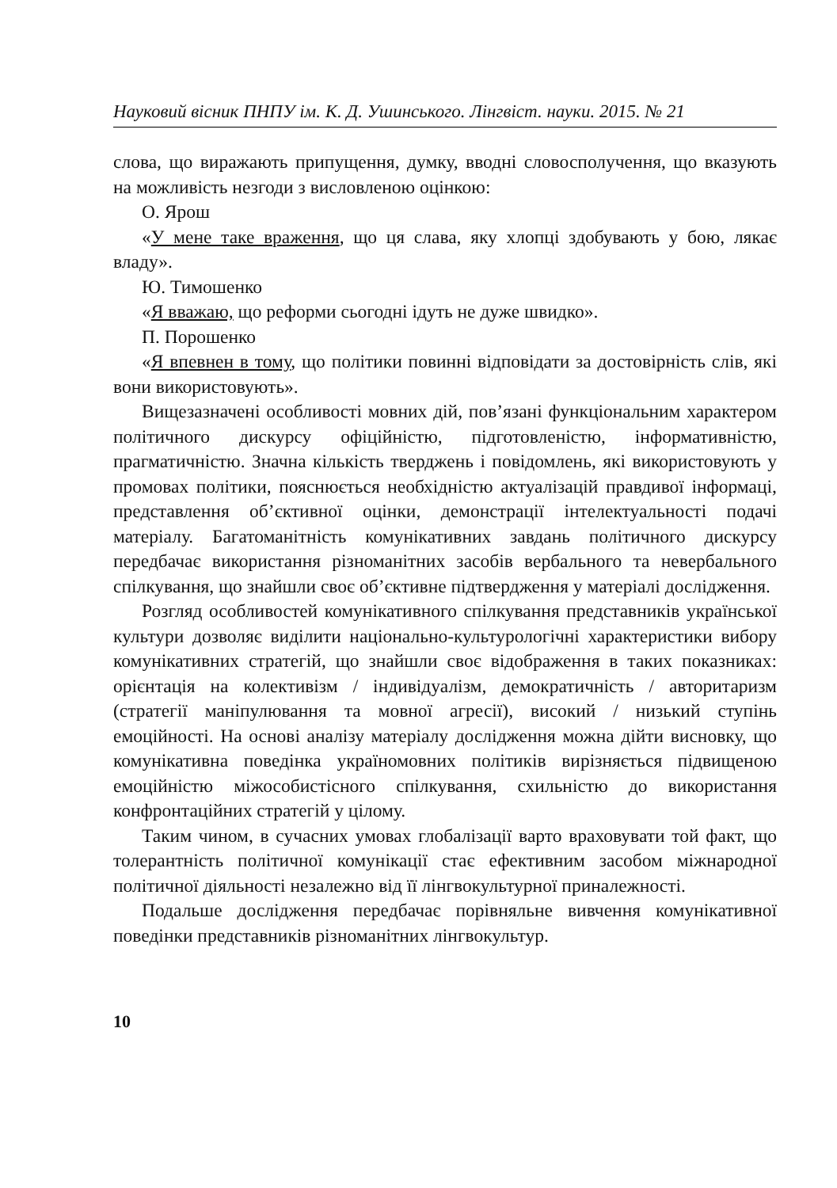Науковий вісник ПНПУ ім. К. Д. Ушинського. Лінгвіст. науки. 2015. № 21
слова, що виражають припущення, думку, вводні словосполучення, що вказують на можливість незгоди з висловленою оцінкою:
О. Ярош
«У мене таке враження, що ця слава, яку хлопці здобувають у бою, лякає владу».
Ю. Тимошенко
«Я вважаю, що реформи сьогодні ідуть не дуже швидко».
П. Порошенко
«Я впевнен в тому, що політики повинні відповідати за достовірність слів, які вони використовують».
Вищезазначені особливості мовних дій, пов’язані функціональним характером політичного дискурсу офіційністю, підготовленістю, інформативністю, прагматичністю. Значна кількість тверджень і повідомлень, які використовують у промовах політики, пояснюється необхідністю актуалізацій правдивої інформаці, представлення об’єктивної оцінки, демонстрації інтелектуальності подачі матеріалу. Багатоманітність комунікативних завдань політичного дискурсу передбачає використання різноманітних засобів вербального та невербального спілкування, що знайшли своє об’єктивне підтвердження у матеріалі дослідження.
Розгляд особливостей комунікативного спілкування представників української культури дозволяє виділити національно-культурологічні характеристики вибору комунікативних стратегій, що знайшли своє відображення в таких показниках: орієнтація на колективізм / індивідуалізм, демократичність / авторитаризм (стратегії маніпулювання та мовної агресії), високий / низький ступінь емоційності. На основі аналізу матеріалу дослідження можна дійти висновку, що комунікативна поведінка україномовних політиків вирізняється підвищеною емоційністю міжособистісного спілкування, схильністю до використання конфронтаційних стратегій у цілому.
Таким чином, в сучасних умовах глобалізації варто враховувати той факт, що толерантність політичної комунікації стає ефективним засобом міжнародної політичної діяльності незалежно від її лінгвокультурної приналежності.
Подальше дослідження передбачає порівняльне вивчення комунікативної поведінки представників різноманітних лінгвокультур.
10